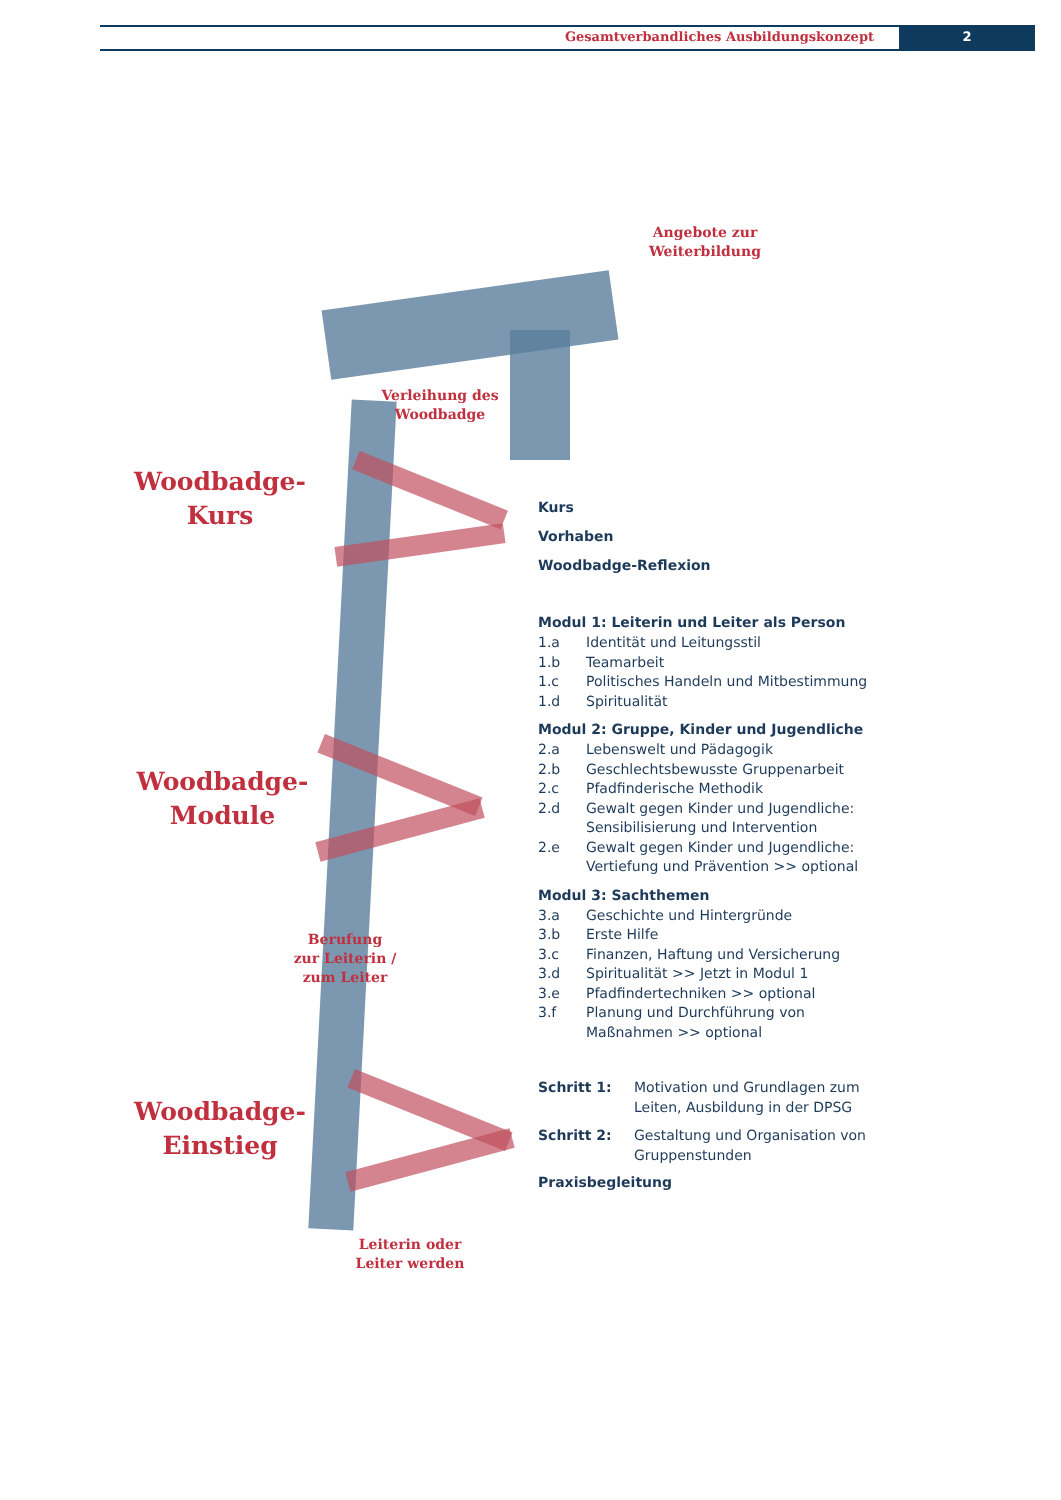Gesamtverbandliches Ausbildungskonzept
2
Angebote zur
Weiterbildung
Verleihung des
Woodbadge
Woodbadge-
Kurs
Woodbadge-
Module
Berufung
zur Leiterin /
zum Leiter
Woodbadge-
Einstieg
Leiterin oder
Leiter werden
Kurs
Vorhaben
Woodbadge-Reflexion
Modul 1: Leiterin und Leiter als Person
1.a Identität und Leitungsstil
1.b Teamarbeit
1.c Politisches Handeln und Mitbestimmung
1.d Spiritualität
Modul 2: Gruppe, Kinder und Jugendliche
2.a Lebenswelt und Pädagogik
2.b Geschlechtsbewusste Gruppenarbeit
2.c Pfadfinderische Methodik
2.d Gewalt gegen Kinder und Jugendliche:
Sensibilisierung und Intervention
2.e Gewalt gegen Kinder und Jugendliche:
Vertiefung und Prävention >> optional
Modul 3: Sachthemen
3.a Geschichte und Hintergründe
3.b Erste Hilfe
3.c Finanzen, Haftung und Versicherung
3.d Spiritualität >> Jetzt in Modul 1
3.e Pfadfindertechniken >> optional
3.f Planung und Durchführung von
Maßnahmen >> optional
Schritt 1: Motivation und Grundlagen zum
Leiten, Ausbildung in der DPSG
Schritt 2: Gestaltung und Organisation von
Gruppenstunden
Praxisbegleitung